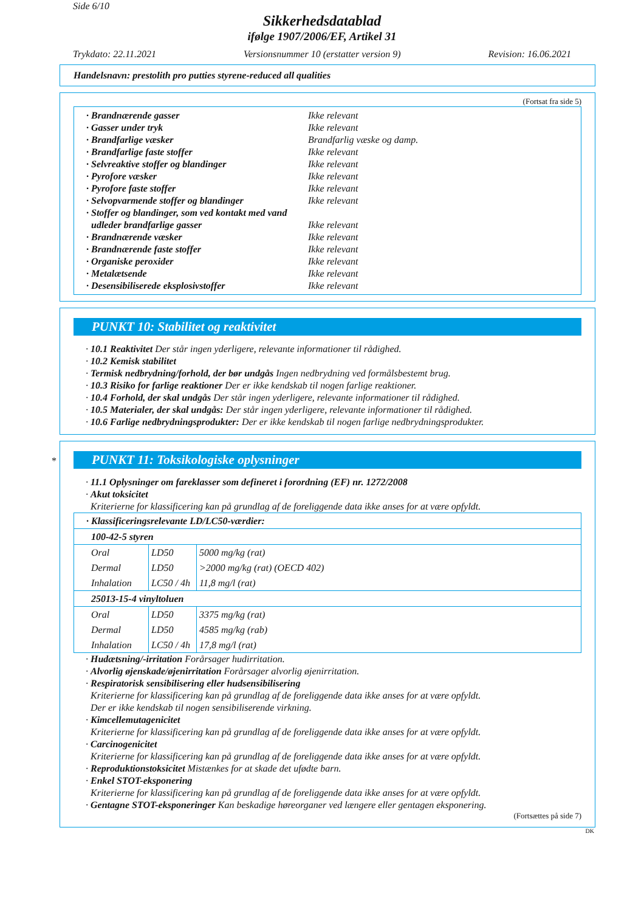Side 6/10
Sikkerhedsdatablad
ifølge 1907/2006/EF, Artikel 31
Trykdato: 22.11.2021 Versionsnummer 10 (erstatter version 9) Revision: 16.06.2021
Handelsnavn: prestolith pro putties styrene-reduced all qualities
(Fortsat fra side 5)
· Brandnærende gasser Ikke relevant
· Gasser under tryk Ikke relevant
· Brandfarlige væsker Brandfarlig væske og damp.
· Brandfarlige faste stoffer Ikke relevant
· Selvreaktive stoffer og blandinger Ikke relevant
· Pyrofore væsker Ikke relevant
· Pyrofore faste stoffer Ikke relevant
· Selvopvarmende stoffer og blandinger Ikke relevant
· Stoffer og blandinger, som ved kontakt med vand
udleder brandfarlige gasser Ikke relevant
· Brandnærende væsker Ikke relevant
· Brandnærende faste stoffer Ikke relevant
· Organiske peroxider Ikke relevant
· Metalætsende Ikke relevant
· Desensibiliserede eksplosivstoffer Ikke relevant
PUNKT 10: Stabilitet og reaktivitet
· 10.1 Reaktivitet Der står ingen yderligere, relevante informationer til rådighed.
· 10.2 Kemisk stabilitet
· Termisk nedbrydning/forhold, der bør undgås Ingen nedbrydning ved formålsbestemt brug.
· 10.3 Risiko for farlige reaktioner Der er ikke kendskab til nogen farlige reaktioner.
· 10.4 Forhold, der skal undgås Der står ingen yderligere, relevante informationer til rådighed.
· 10.5 Materialer, der skal undgås: Der står ingen yderligere, relevante informationer til rådighed.
· 10.6 Farlige nedbrydningsprodukter: Der er ikke kendskab til nogen farlige nedbrydningsprodukter.
*
PUNKT 11: Toksikologiske oplysninger
· 11.1 Oplysninger om fareklasser som defineret i forordning (EF) nr. 1272/2008
· Akut toksicitet
Kriterierne for klassificering kan på grundlag af de foreliggende data ikke anses for at være opfyldt.
| · Klassificeringsrelevante LD/LC50-værdier: | | |
| 100-42-5 styren | | |
| Oral | LD50 | 5000 mg/kg (rat) |
| Dermal | LD50 | >2000 mg/kg (rat) (OECD 402) |
| Inhalation | LC50 / 4h | 11,8 mg/l (rat) |
| 25013-15-4 vinyltoluen | | |
| Oral | LD50 | 3375 mg/kg (rat) |
| Dermal | LD50 | 4585 mg/kg (rab) |
| Inhalation | LC50 / 4h | 17,8 mg/l (rat) |
· Hudætsning/-irritation Forårsager hudirritation.
· Alvorlig øjenskade/øjenirritation Forårsager alvorlig øjenirritation.
· Respiratorisk sensibilisering eller hudsensibilisering
Kriterierne for klassificering kan på grundlag af de foreliggende data ikke anses for at være opfyldt.
Der er ikke kendskab til nogen sensibiliserende virkning.
· Kimcellemutagenicitet
Kriterierne for klassificering kan på grundlag af de foreliggende data ikke anses for at være opfyldt.
· Carcinogenicitet
Kriterierne for klassificering kan på grundlag af de foreliggende data ikke anses for at være opfyldt.
· Reproduktionstoksicitet Mistænkes for at skade det ufødte barn.
· Enkel STOT-eksponering
Kriterierne for klassificering kan på grundlag af de foreliggende data ikke anses for at være opfyldt.
· Gentagne STOT-eksponeringer Kan beskadige høreorganer ved længere eller gentagen eksponering.
(Fortsættes på side 7)
DK